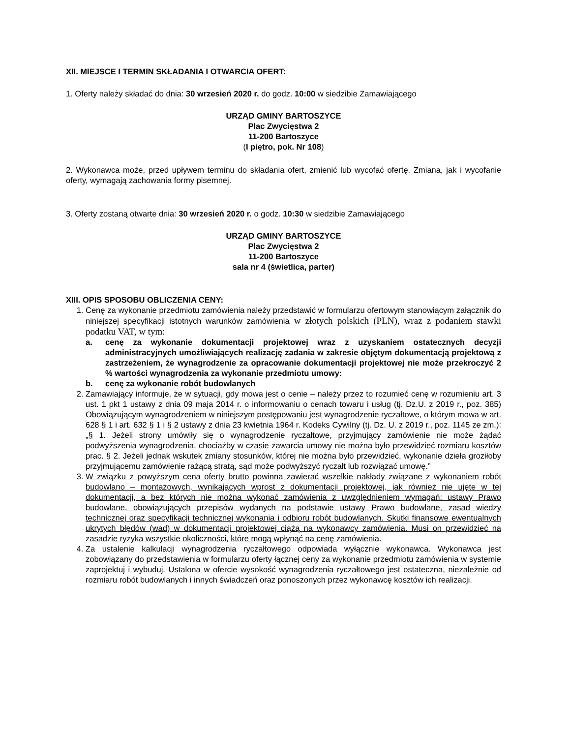XII. MIEJSCE I TERMIN SKŁADANIA I OTWARCIA OFERT:
1. Oferty należy składać do dnia: 30 wrzesień 2020 r. do godz. 10:00 w siedzibie Zamawiającego
URZĄD GMINY BARTOSZYCE
Plac Zwycięstwa 2
11-200 Bartoszyce
(I piętro, pok. Nr 108)
2. Wykonawca może, przed upływem terminu do składania ofert, zmienić lub wycofać ofertę. Zmiana, jak i wycofanie oferty, wymagają zachowania formy pisemnej.
3. Oferty zostaną otwarte dnia: 30 wrzesień 2020 r. o godz. 10:30 w siedzibie Zamawiającego
URZĄD GMINY BARTOSZYCE
Plac Zwycięstwa 2
11-200 Bartoszyce
sala nr 4 (świetlica, parter)
XIII. OPIS SPOSOBU OBLICZENIA CENY:
1. Cenę za wykonanie przedmiotu zamówienia należy przedstawić w formularzu ofertowym stanowiącym załącznik do niniejszej specyfikacji istotnych warunków zamówienia w złotych polskich (PLN), wraz z podaniem stawki podatku VAT, w tym:
a. cenę za wykonanie dokumentacji projektowej wraz z uzyskaniem ostatecznych decyzji administracyjnych umożliwiających realizację zadania w zakresie objętym dokumentacją projektową z zastrzeżeniem, że wynagrodzenie za opracowanie dokumentacji projektowej nie może przekroczyć 2 % wartości wynagrodzenia za wykonanie przedmiotu umowy:
b. cenę za wykonanie robót budowlanych
2. Zamawiający informuje, że w sytuacji, gdy mowa jest o cenie – należy przez to rozumieć cenę w rozumieniu art. 3 ust. 1 pkt 1 ustawy z dnia 09 maja 2014 r. o informowaniu o cenach towaru i usług (tj. Dz.U. z 2019 r., poz. 385) Obowiązującym wynagrodzeniem w niniejszym postępowaniu jest wynagrodzenie ryczałtowe, o którym mowa w art. 628 § 1 i art. 632 § 1 i § 2 ustawy z dnia 23 kwietnia 1964 r. Kodeks Cywilny (tj. Dz. U. z 2019 r., poz. 1145 ze zm.): „§ 1. Jeżeli strony umówiły się o wynagrodzenie ryczałtowe, przyjmujący zamówienie nie może żądać podwyższenia wynagrodzenia, chociażby w czasie zawarcia umowy nie można było przewidzieć rozmiaru kosztów prac. § 2. Jeżeli jednak wskutek zmiany stosunków, której nie można było przewidzieć, wykonanie dzieła groziłoby przyjmującemu zamówienie rażącą stratą, sąd może podwyższyć ryczałt lub rozwiązać umowę.”
3. W związku z powyższym cena oferty brutto powinna zawierać wszelkie nakłady związane z wykonaniem robót budowlano – montażowych, wynikających wprost z dokumentacji projektowej, jak również nie ujęte w tej dokumentacji, a bez których nie można wykonać zamówienia z uwzględnieniem wymagań: ustawy Prawo budowlane, obowiązujących przepisów wydanych na podstawie ustawy Prawo budowlane, zasad wiedzy technicznej oraz specyfikacji technicznej wykonania i odbioru robót budowlanych. Skutki finansowe ewentualnych ukrytych błędów (wad) w dokumentacji projektowej ciążą na wykonawcy zamówienia. Musi on przewidzieć na zasadzie ryzyka wszystkie okoliczności, które mogą wpłynąć na cenę zamówienia.
4. Za ustalenie kalkulacji wynagrodzenia ryczałtowego odpowiada wyłącznie wykonawca. Wykonawca jest zobowiązany do przedstawienia w formularzu oferty łącznej ceny za wykonanie przedmiotu zamówienia w systemie zaprojektuj i wybuduj. Ustalona w ofercie wysokość wynagrodzenia ryczałtowego jest ostateczna, niezależnie od rozmiaru robót budowlanych i innych świadczeń oraz ponoszonych przez wykonawcę kosztów ich realizacji.